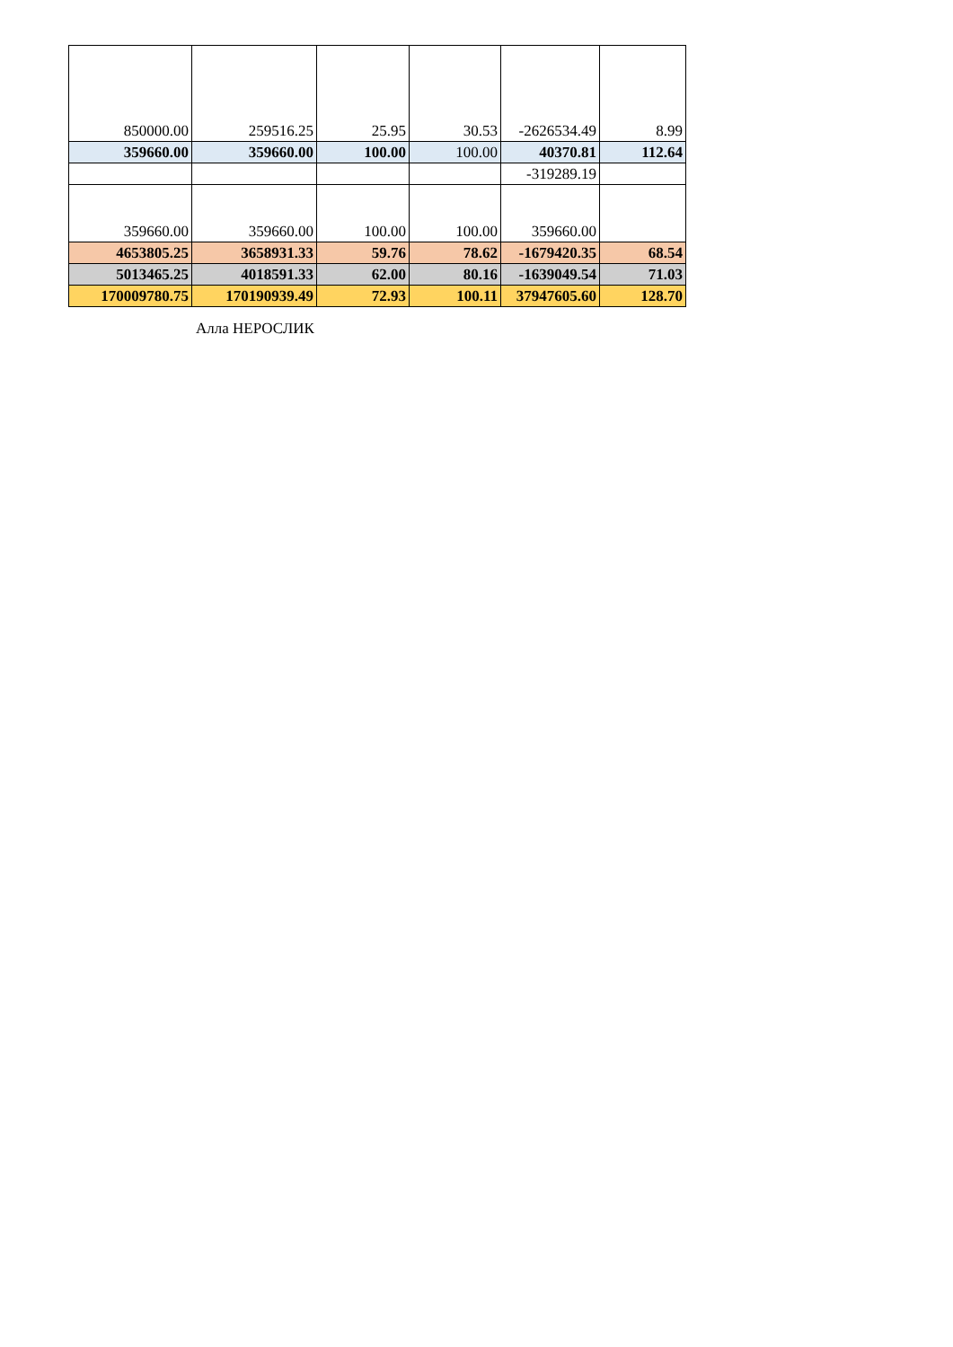| 850000.00 | 259516.25 | 25.95 | 30.53 | -2626534.49 | 8.99 |
| 359660.00 | 359660.00 | 100.00 | 100.00 | 40370.81 | 112.64 |
| | | | | -319289.19 | |
| 359660.00 | 359660.00 | 100.00 | 100.00 | 359660.00 | |
| 4653805.25 | 3658931.33 | 59.76 | 78.62 | -1679420.35 | 68.54 |
| 5013465.25 | 4018591.33 | 62.00 | 80.16 | -1639049.54 | 71.03 |
| 170009780.75 | 170190939.49 | 72.93 | 100.11 | 37947605.60 | 128.70 |
Алла НЕРОСЛИК